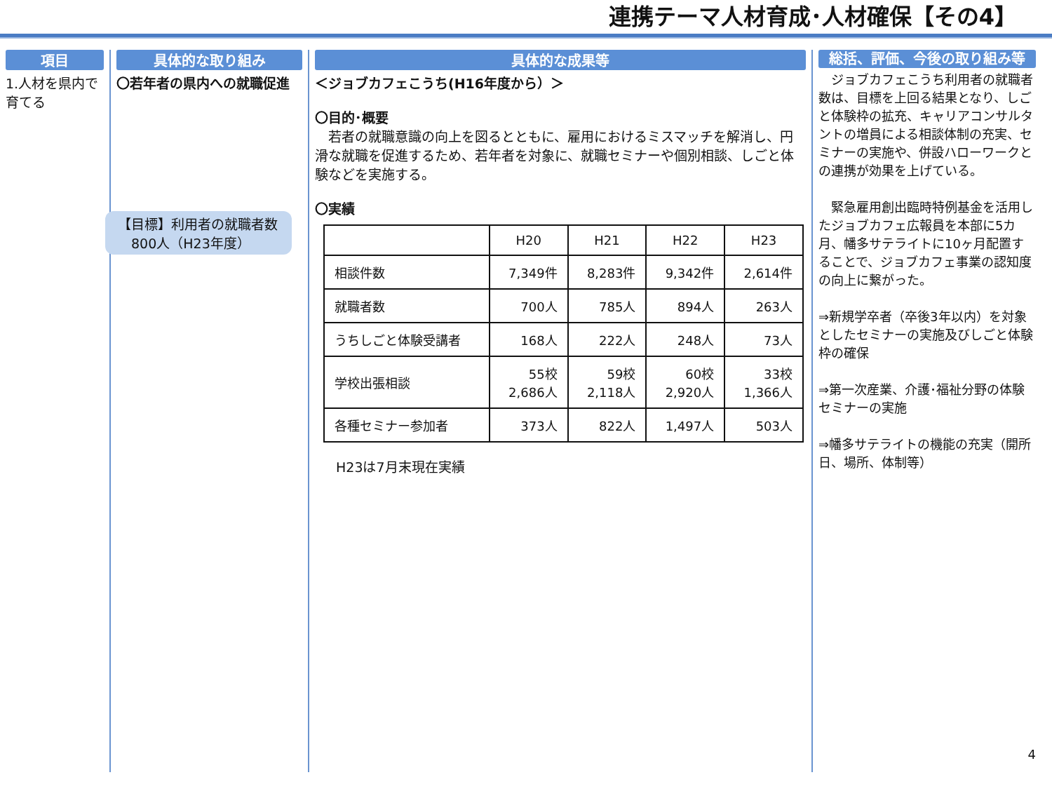連携テーマ人材育成･人材確保【その4】
項目
1.人材を県内で育てる
具体的な取り組み
〇若年者の県内への就職促進
【目標】利用者の就職者数
　800人（H23年度）
具体的な成果等
＜ジョブカフェこうち(H16年度から）＞
〇目的･概要
　若者の就職意識の向上を図るとともに、雇用におけるミスマッチを解消し、円滑な就職を促進するため、若年者を対象に、就職セミナーや個別相談、しごと体験などを実施する。
〇実績
| | H20 | H21 | H22 | H23 |
| --- | --- | --- | --- | --- |
| 相談件数 | 7,349件 | 8,283件 | 9,342件 | 2,614件 |
| 就職者数 | 700人 | 785人 | 894人 | 263人 |
| うちしごと体験受講者 | 168人 | 222人 | 248人 | 73人 |
| 学校出張相談 | 55校 2,686人 | 59校 2,118人 | 60校 2,920人 | 33校 1,366人 |
| 各種セミナー参加者 | 373人 | 822人 | 1,497人 | 503人 |
H23は7月末現在実績
総括、評価、今後の取り組み等
　ジョブカフェこうち利用者の就職者数は、目標を上回る結果となり、しごと体験枠の拡充、キャリアコンサルタントの増員による相談体制の充実、セミナーの実施や、併設ハローワークとの連携が効果を上げている。
　緊急雇用創出臨時特例基金を活用したジョブカフェ広報員を本部に5カ月、幡多サテライトに10ヶ月配置することで、ジョブカフェ事業の認知度の向上に繋がった。
⇒新規学卒者（卒後3年以内）を対象としたセミナーの実施及びしごと体験枠の確保
⇒第一次産業、介護･福祉分野の体験セミナーの実施
⇒幡多サテライトの機能の充実（開所日、場所、体制等）
4